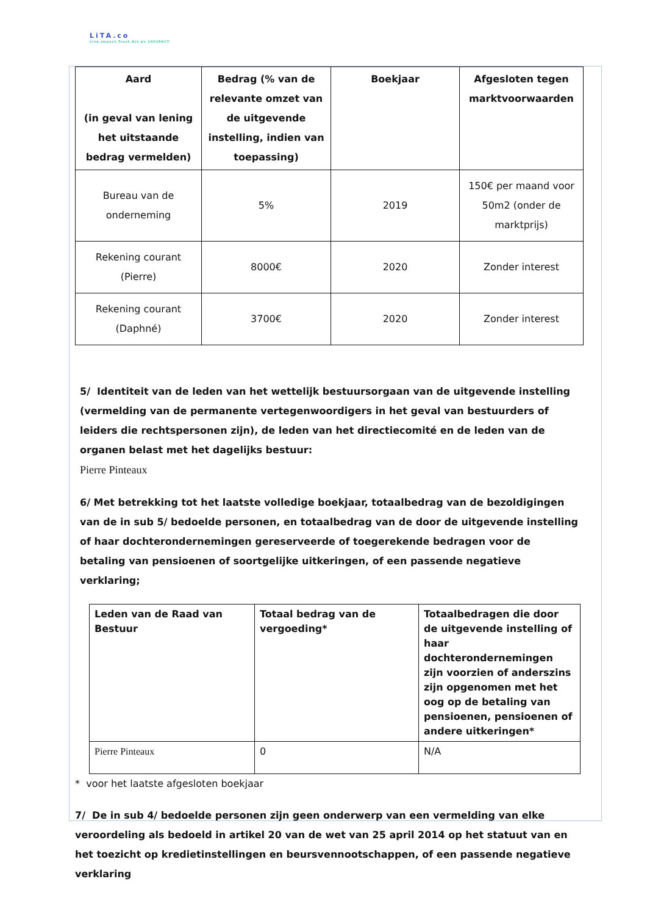LiTA.co
Live.Impact.Trust.Act ex 1001PACT
| Aard (in geval van lening het uitstaande bedrag vermelden) | Bedrag (% van de relevante omzet van de uitgevende instelling, indien van toepassing) | Boekjaar | Afgesloten tegen marktvoorwaarden |
| --- | --- | --- | --- |
| Bureau van de onderneming | 5% | 2019 | 150€ per maand voor 50m2 (onder de marktprijs) |
| Rekening courant (Pierre) | 8000€ | 2020 | Zonder interest |
| Rekening courant (Daphné) | 3700€ | 2020 | Zonder interest |
5/ Identiteit van de leden van het wettelijk bestuursorgaan van de uitgevende instelling (vermelding van de permanente vertegenwoordigers in het geval van bestuurders of leiders die rechtspersonen zijn), de leden van het directiecomité en de leden van de organen belast met het dagelijks bestuur:
Pierre Pinteaux
6/ Met betrekking tot het laatste volledige boekjaar, totaalbedrag van de bezoldigingen van de in sub 5/ bedoelde personen, en totaalbedrag van de door de uitgevende instelling of haar dochterondernemingen gereserveerde of toegerekende bedragen voor de betaling van pensioenen of soortgelijke uitkeringen, of een passende negatieve verklaring;
| Leden van de Raad van Bestuur | Totaal bedrag van de vergoeding* | Totaalbedragen die door de uitgevende instelling of haar dochterondernemingen zijn voorzien of anderszins zijn opgenomen met het oog op de betaling van pensioenen, pensioenen of andere uitkeringen* |
| --- | --- | --- |
| Pierre Pinteaux | 0 | N/A |
* voor het laatste afgesloten boekjaar
7/ De in sub 4/ bedoelde personen zijn geen onderwerp van een vermelding van elke veroordeling als bedoeld in artikel 20 van de wet van 25 april 2014 op het statuut van en het toezicht op kredietinstellingen en beursvennootschappen, of een passende negatieve verklaring